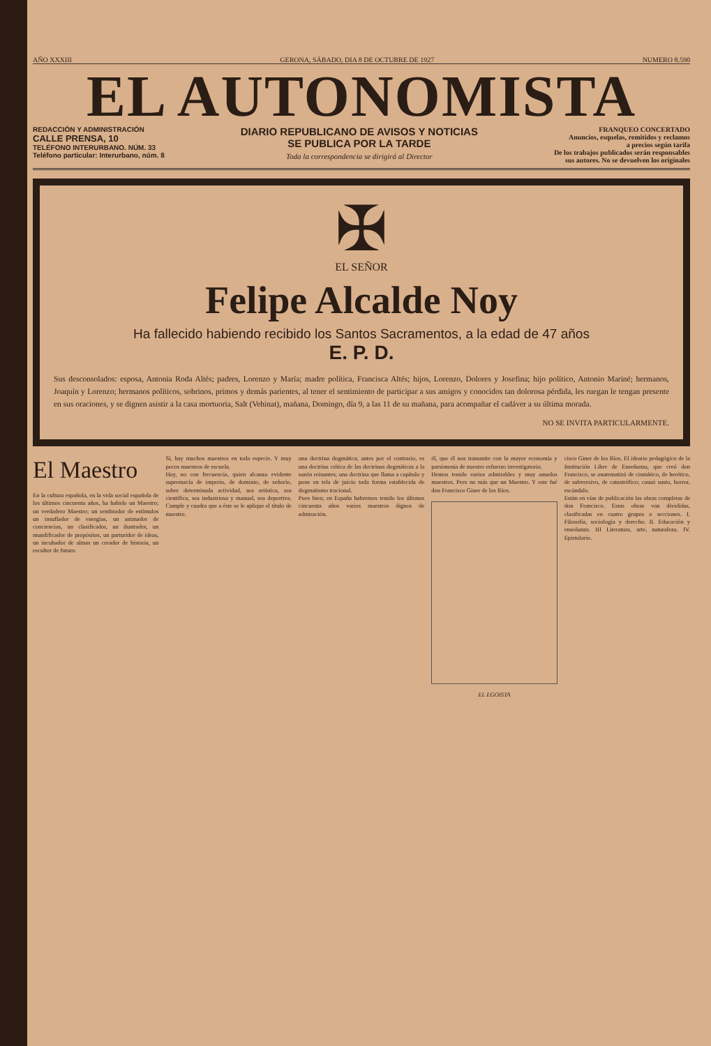AÑO XXXIII GERONA, SÁBADO, DIA 8 DE OCTUBRE DE 1927 NUMERO 8.590
EL AUTONOMISTA
REDACCIÓN Y ADMINISTRACIÓN
CALLE PRENSA, 10
TELÉFONO INTERURBANO. NÚM. 33
Teléfono particular: Interurbano, núm. 8
DIARIO REPUBLICANO DE AVISOS Y NOTICIAS
SE PUBLICA POR LA TARDE
Toda la correspondencia se dirigirá al Director
FRANQUEO CONCERTADO
Anuncios, esquelas, remitidos y reclamos
a precios según tarifa
De los trabajos publicados serán responsables
sus autores. No se devuelven los originales
✠
EL SEÑOR
Felipe Alcalde Noy
Ha fallecido habiendo recibido los Santos Sacramentos, a la edad de 47 años
E. P. D.
Sus desconsolados: esposa, Antonia Roda Altés; padres, Lorenzo y María; madre política, Francisca Altés; hijos, Lorenzo, Dolores y Josefina; hijo político, Antonio Mariné; hermanos, Joaquín y Lorenzo; hermanos políticos, sobrinos, primos y demás parientes, al tener el sentimiento de participar a sus amigos y conocidos tan dolorosa pérdida, les ruegan le tengan presente en sus oraciones, y se dignen asistir a la casa mortuoria, Salt (Vehinat), mañana, Domingo, día 9, a las 11 de su mañana, para acompañar el cadáver a su última morada.
NO SE INVITA PARTICULARMENTE.
El Maestro
En la cultura española, en la vida social española de los últimos cincuenta años, ha habido un Maestro; un verdadero Maestro; un sembrador de estímulos un insuflador de energías, un animador de conciencias, un clasificador, un ilustrador, un mundificador de propósitos, un parturidor de ideas, un incubador de almas un creador de historia, un escultor de futuro.
Sí, hay muchos maestros en toda especie. Y muy pocos maestros de escuela.
Hay, no con frecuencia, quien alcanza evidente supremacía de imperio, de dominio, de señorío, sobre determinada actividad, sea artística, sea científica, sea industriosa y manual, sea deportiva. Cumple y cuadra que a éste se le aplique el título de maestro.
una doctrina dogmática; antes por el contrario, es una doctrina crítica de las doctrinas dogmáticas a la sazón reinantes; una doctrina que llama a capítulo y pone en tela de juicio toda forma establecida de dogmatismo tracional.
Pues bien; en España habremos tenido los últimos cincuenta años varios maestros dignos de admiración.
él, que él nos transmite con la mayor economía y parsimonia de nuestro esfuerzo investigatorio.
Hemos tenido varios admirables y muy amados maestros. Pero no más que un Maestro. Y este fué don Francisco Giner de los Ríos.
EL EGOISTA
cisco Giner de los Ríos. El ideario pedagógico de la Institución Libre de Enseñanza, que creó don Francisco, se anatematizó de cismático, de herético, de subversivo, de catastrófico; causó susto, horror, escándalo.
Están en vías de publicación las obras completas de don Francisco. Estas obras van divididas, clasificadas en cuatro grupos o secciones. I. Filosofía, sociología y derecho. II. Educación y enseñanza. III Literatura, arte, naturaleza. IV. Epistolario.